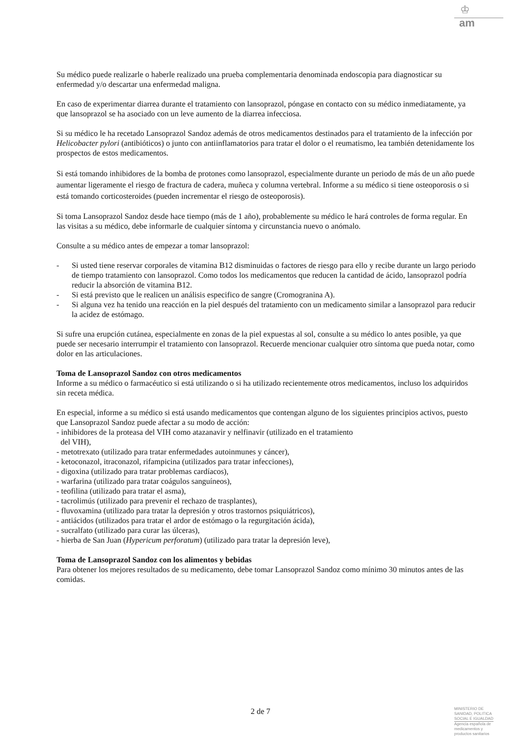♔
am
Su médico puede realizarle o haberle realizado una prueba complementaria denominada endoscopia para diagnosticar su enfermedad y/o descartar una enfermedad maligna.
En caso de experimentar diarrea durante el tratamiento con lansoprazol, póngase en contacto con su médico inmediatamente, ya que lansoprazol se ha asociado con un leve aumento de la diarrea infecciosa.
Si su médico le ha recetado Lansoprazol Sandoz además de otros medicamentos destinados para el tratamiento de la infección por Helicobacter pylori (antibióticos) o junto con antiinflamatorios para tratar el dolor o el reumatismo, lea también detenidamente los prospectos de estos medicamentos.
Si está tomando inhibidores de la bomba de protones como lansoprazol, especialmente durante un periodo de más de un año puede aumentar ligeramente el riesgo de fractura de cadera, muñeca y columna vertebral. Informe a su médico si tiene osteoporosis o si está tomando corticosteroides (pueden incrementar el riesgo de osteoporosis).
Si toma Lansoprazol Sandoz desde hace tiempo (más de 1 año), probablemente su médico le hará controles de forma regular. En las visitas a su médico, debe informarle de cualquier síntoma y circunstancia nuevo o anómalo.
Consulte a su médico antes de empezar a tomar lansoprazol:
- Si usted tiene reservar corporales de vitamina B12 disminuidas o factores de riesgo para ello y recibe durante un largo periodo de tiempo tratamiento con lansoprazol. Como todos los medicamentos que reducen la cantidad de ácido, lansoprazol podría reducir la absorción de vitamina B12.
- Si está previsto que le realicen un análisis especifico de sangre (Cromogranina A).
- Si alguna vez ha tenido una reacción en la piel después del tratamiento con un medicamento similar a lansoprazol para reducir la acidez de estómago.
Si sufre una erupción cutánea, especialmente en zonas de la piel expuestas al sol, consulte a su médico lo antes posible, ya que puede ser necesario interrumpir el tratamiento con lansoprazol. Recuerde mencionar cualquier otro síntoma que pueda notar, como dolor en las articulaciones.
Toma de Lansoprazol Sandoz con otros medicamentos
Informe a su médico o farmacéutico si está utilizando o si ha utilizado recientemente otros medicamentos, incluso los adquiridos sin receta médica.
En especial, informe a su médico si está usando medicamentos que contengan alguno de los siguientes principios activos, puesto que Lansoprazol Sandoz puede afectar a su modo de acción:
- inhibidores de la proteasa del VIH como atazanavir y nelfinavir (utilizado en el tratamiento
del VIH),
- metotrexato (utilizado para tratar enfermedades autoinmunes y cáncer),
- ketoconazol, itraconazol, rifampicina (utilizados para tratar infecciones),
- digoxina (utilizado para tratar problemas cardíacos),
- warfarina (utilizado para tratar coágulos sanguíneos),
- teofilina (utilizado para tratar el asma),
- tacrolimús (utilizado para prevenir el rechazo de trasplantes),
- fluvoxamina (utilizado para tratar la depresión y otros trastornos psiquiátricos),
- antiácidos (utilizados para tratar el ardor de estómago o la regurgitación ácida),
- sucralfato (utilizado para curar las úlceras),
- hierba de San Juan (Hypericum perforatum) (utilizado para tratar la depresión leve),
Toma de Lansoprazol Sandoz con los alimentos y bebidas
Para obtener los mejores resultados de su medicamento, debe tomar Lansoprazol Sandoz como mínimo 30 minutos antes de las comidas.
2 de 7
MINISTERIO DE
SANIDAD, POLITICA
SOCIAL E IGUALDAD
Agencia española de
medicamentos y
productos sanitarios